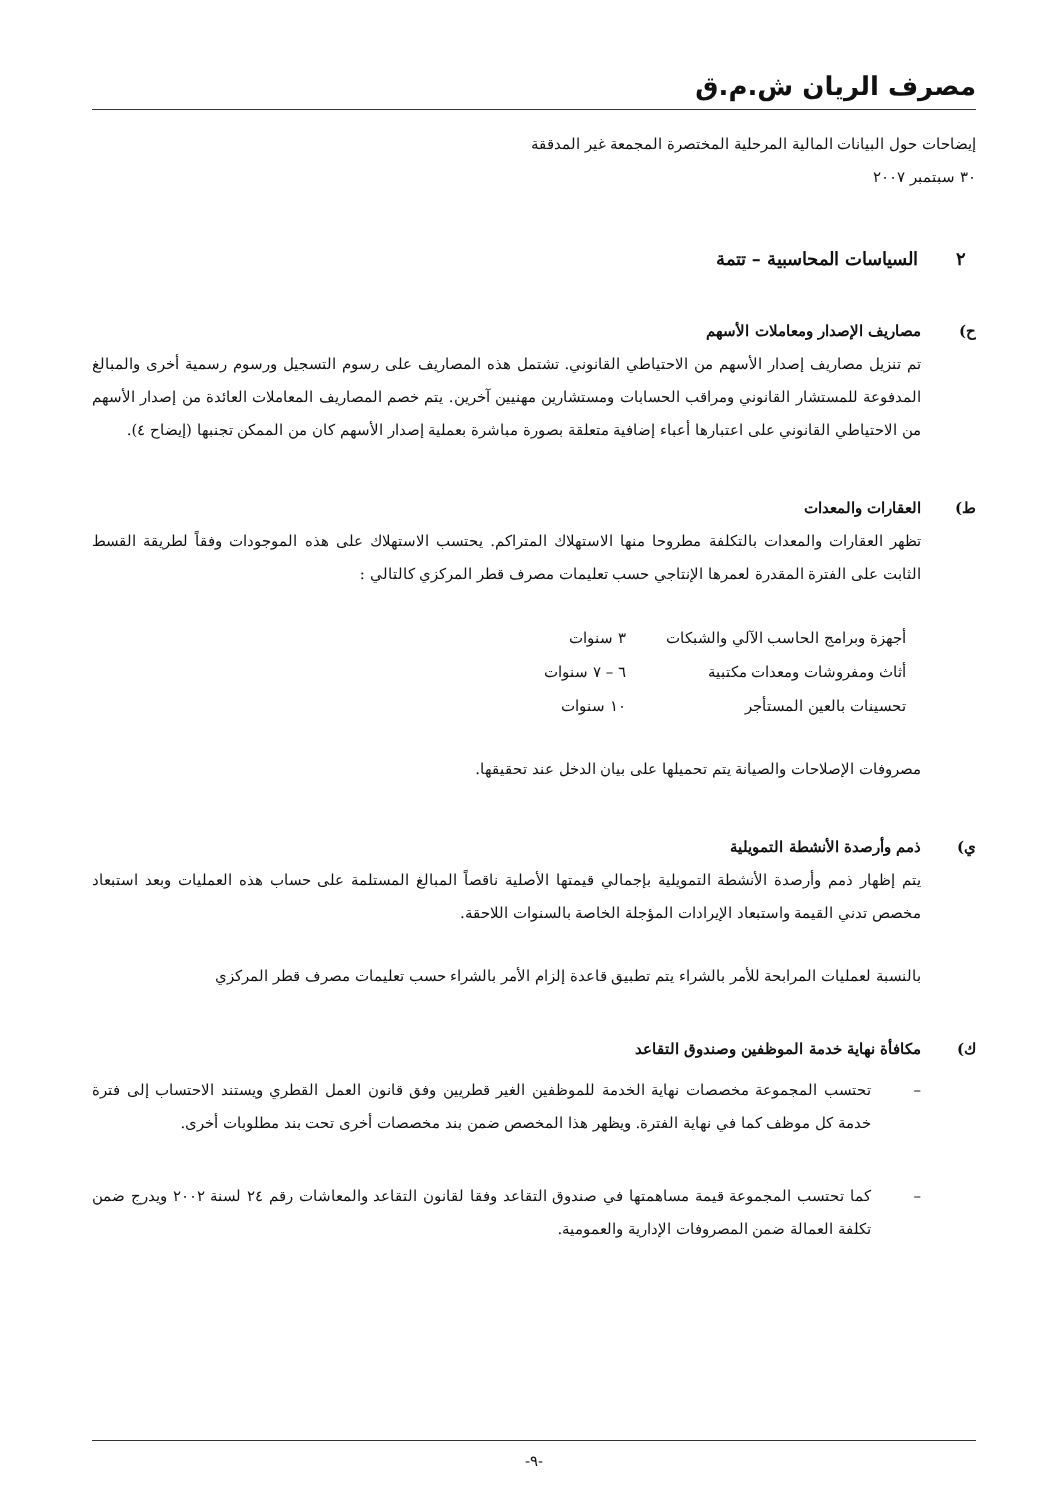مصرف الريان ش.م.ق
إيضاحات حول البيانات المالية المرحلية المختصرة المجمعة غير المدققة
٣٠ سبتمبر ٢٠٠٧
٢ السياسات المحاسبية – تتمة
ح) مصاريف الإصدار ومعاملات الأسهم
تم تنزيل مصاريف إصدار الأسهم من الاحتياطي القانوني. تشتمل هذه المصاريف على رسوم التسجيل ورسوم رسمية أخرى والمبالغ المدفوعة للمستشار القانوني ومراقب الحسابات ومستشارين مهنيين آخرين. يتم خصم المصاريف المعاملات العائدة من إصدار الأسهم من الاحتياطي القانوني على اعتبارها أعباء إضافية متعلقة بصورة مباشرة بعملية إصدار الأسهم كان من الممكن تجنبها (إيضاح ٤).
ط) العقارات والمعدات
تظهر العقارات والمعدات بالتكلفة مطروحا منها الاستهلاك المتراكم. يحتسب الاستهلاك على هذه الموجودات وفقاً لطريقة القسط الثابت على الفترة المقدرة لعمرها الإنتاجي حسب تعليمات مصرف قطر المركزي كالتالي :
| أجهزة وبرامج الحاسب الآلي والشبكات | ٣ سنوات |
| أثاث ومفروشات ومعدات مكتبية | ٦ – ٧ سنوات |
| تحسينات بالعين المستأجر | ١٠ سنوات |
مصروفات الإصلاحات والصيانة يتم تحميلها على بيان الدخل عند تحقيقها.
ي) ذمم وأرصدة الأنشطة التمويلية
يتم إظهار ذمم وأرصدة الأنشطة التمويلية بإجمالي قيمتها الأصلية ناقصاً المبالغ المستلمة على حساب هذه العمليات وبعد استبعاد مخصص تدني القيمة واستبعاد الإيرادات المؤجلة الخاصة بالسنوات اللاحقة.
بالنسبة لعمليات المرابحة للأمر بالشراء يتم تطبيق قاعدة إلزام الأمر بالشراء حسب تعليمات مصرف قطر المركزي
ك) مكافأة نهاية خدمة الموظفين وصندوق التقاعد
– تحتسب المجموعة مخصصات نهاية الخدمة للموظفين الغير قطريين وفق قانون العمل القطري ويستند الاحتساب إلى فترة خدمة كل موظف كما في نهاية الفترة. ويظهر هذا المخصص ضمن بند مخصصات أخرى تحت بند مطلوبات أخرى.
– كما تحتسب المجموعة قيمة مساهمتها في صندوق التقاعد وفقا لقانون التقاعد والمعاشات رقم ٢٤ لسنة ٢٠٠٢ ويدرج ضمن تكلفة العمالة ضمن المصروفات الإدارية والعمومية.
-٩-